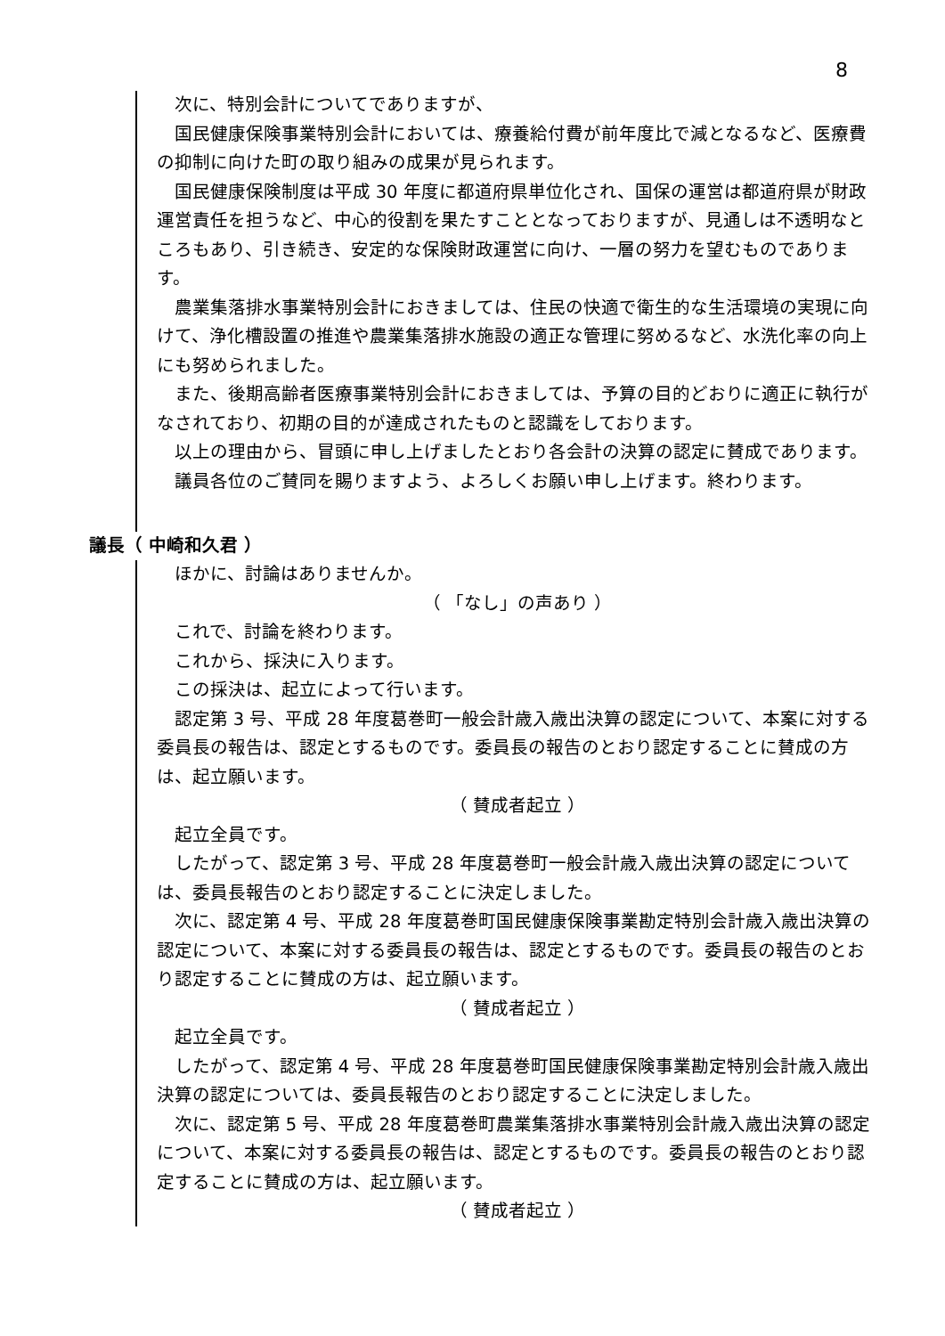8
次に、特別会計についてでありますが、
国民健康保険事業特別会計においては、療養給付費が前年度比で減となるなど、医療費の抑制に向けた町の取り組みの成果が見られます。
国民健康保険制度は平成 30 年度に都道府県単位化され、国保の運営は都道府県が財政運営責任を担うなど、中心的役割を果たすこととなっておりますが、見通しは不透明なところもあり、引き続き、安定的な保険財政運営に向け、一層の努力を望むものであります。
農業集落排水事業特別会計におきましては、住民の快適で衛生的な生活環境の実現に向けて、浄化槽設置の推進や農業集落排水施設の適正な管理に努めるなど、水洗化率の向上にも努められました。
また、後期高齢者医療事業特別会計におきましては、予算の目的どおりに適正に執行がなされており、初期の目的が達成されたものと認識をしております。
以上の理由から、冒頭に申し上げましたとおり各会計の決算の認定に賛成であります。
議員各位のご賛同を賜りますよう、よろしくお願い申し上げます。終わります。
議長（ 中崎和久君 ）
ほかに、討論はありませんか。
（ 「なし」の声あり ）
これで、討論を終わります。
これから、採決に入ります。
この採決は、起立によって行います。
認定第 3 号、平成 28 年度葛巻町一般会計歳入歳出決算の認定について、本案に対する委員長の報告は、認定とするものです。委員長の報告のとおり認定することに賛成の方は、起立願います。
（ 賛成者起立 ）
起立全員です。
したがって、認定第 3 号、平成 28 年度葛巻町一般会計歳入歳出決算の認定については、委員長報告のとおり認定することに決定しました。
次に、認定第 4 号、平成 28 年度葛巻町国民健康保険事業勘定特別会計歳入歳出決算の認定について、本案に対する委員長の報告は、認定とするものです。委員長の報告のとおり認定することに賛成の方は、起立願います。
（ 賛成者起立 ）
起立全員です。
したがって、認定第 4 号、平成 28 年度葛巻町国民健康保険事業勘定特別会計歳入歳出決算の認定については、委員長報告のとおり認定することに決定しました。
次に、認定第 5 号、平成 28 年度葛巻町農業集落排水事業特別会計歳入歳出決算の認定について、本案に対する委員長の報告は、認定とするものです。委員長の報告のとおり認定することに賛成の方は、起立願います。
（ 賛成者起立 ）